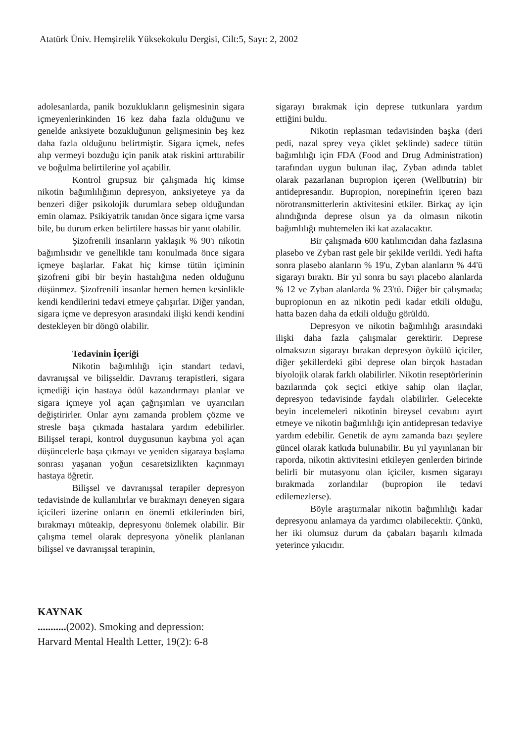Atatürk Üniv. Hemşirelik Yüksekokulu Dergisi, Cilt:5, Sayı: 2, 2002
adolesanlarda, panik bozuklukların gelişmesinin sigara içmeyenlerinkinden 16 kez daha fazla olduğunu ve genelde anksiyete bozukluğunun gelişmesinin beş kez daha fazla olduğunu belirtmiştir. Sigara içmek, nefes alıp vermeyi bozduğu için panik atak riskini arttırabilir ve boğulma belirtilerine yol açabilir.
Kontrol grupsuz bir çalışmada hiç kimse nikotin bağımlılığının depresyon, anksiyeteye ya da benzeri diğer psikolojik durumlara sebep olduğundan emin olamaz. Psikiyatrik tanıdan önce sigara içme varsa bile, bu durum erken belirtilere hassas bir yanıt olabilir.
Şizofrenili insanların yaklaşık % 90'ı nikotin bağımlısıdır ve genellikle tanı konulmada önce sigara içmeye başlarlar. Fakat hiç kimse tütün içiminin şizofreni gibi bir beyin hastalığına neden olduğunu düşünmez. Şizofrenili insanlar hemen hemen kesinlikle kendi kendilerini tedavi etmeye çalışırlar. Diğer yandan, sigara içme ve depresyon arasındaki ilişki kendi kendini destekleyen bir döngü olabilir.
Tedavinin İçeriği
Nikotin bağımlılığı için standart tedavi, davranışsal ve bilişseldir. Davranış terapistleri, sigara içmediği için hastaya ödül kazandırmayı planlar ve sigara içmeye yol açan çağrışımları ve uyarıcıları değiştirirler. Onlar aynı zamanda problem çözme ve stresle başa çıkmada hastalara yardım edebilirler. Bilişsel terapi, kontrol duygusunun kaybına yol açan düşüncelerle başa çıkmayı ve yeniden sigaraya başlama sonrası yaşanan yoğun cesaretsizlikten kaçınmayı hastaya öğretir.
Bilişsel ve davranışsal terapiler depresyon tedavisinde de kullanılırlar ve bırakmayı deneyen sigara içicileri üzerine onların en önemli etkilerinden biri, bırakmayı müteakip, depresyonu önlemek olabilir. Bir çalışma temel olarak depresyona yönelik planlanan bilişsel ve davranışsal terapinin,
sigarayı bırakmak için deprese tutkunlara yardım ettiğini buldu.
Nikotin replasman tedavisinden başka (deri pedi, nazal sprey veya çiklet şeklinde) sadece tütün bağımlılığı için FDA (Food and Drug Administration) tarafından uygun bulunan ilaç, Zyban adında tablet olarak pazarlanan bupropion içeren (Wellbutrin) bir antidepresandır. Bupropion, norepinefrin içeren bazı nörotransmitterlerin aktivitesini etkiler. Birkaç ay için alındığında deprese olsun ya da olmasın nikotin bağımlılığı muhtemelen iki kat azalacaktır.
Bir çalışmada 600 katılımcıdan daha fazlasına plasebo ve Zyban rast gele bir şekilde verildi. Yedi hafta sonra plasebo alanların % 19'u, Zyban alanların % 44'ü sigarayı bıraktı. Bir yıl sonra bu sayı placebo alanlarda % 12 ve Zyban alanlarda % 23'tü. Diğer bir çalışmada; bupropionun en az nikotin pedi kadar etkili olduğu, hatta bazen daha da etkili olduğu görüldü.
Depresyon ve nikotin bağımlılığı arasındaki ilişki daha fazla çalışmalar gerektirir. Deprese olmaksızın sigarayı bırakan depresyon öykülü içiciler, diğer şekillerdeki gibi deprese olan birçok hastadan biyolojik olarak farklı olabilirler. Nikotin reseptörlerinin bazılarında çok seçici etkiye sahip olan ilaçlar, depresyon tedavisinde faydalı olabilirler. Gelecekte beyin incelemeleri nikotinin bireysel cevabını ayırt etmeye ve nikotin bağımlılığı için antidepresan tedaviye yardım edebilir. Genetik de aynı zamanda bazı şeylere güncel olarak katkıda bulunabilir. Bu yıl yayınlanan bir raporda, nikotin aktivitesini etkileyen genlerden birinde belirli bir mutasyonu olan içiciler, kısmen sigarayı bırakmada zorlandılar (bupropion ile tedavi edilemezlerse).
Böyle araştırmalar nikotin bağımlılığı kadar depresyonu anlamaya da yardımcı olabilecektir. Çünkü, her iki olumsuz durum da çabaları başarılı kılmada yeterince yıkıcıdır.
KAYNAK
...........(2002). Smoking and depression:
Harvard Mental Health Letter, 19(2): 6-8